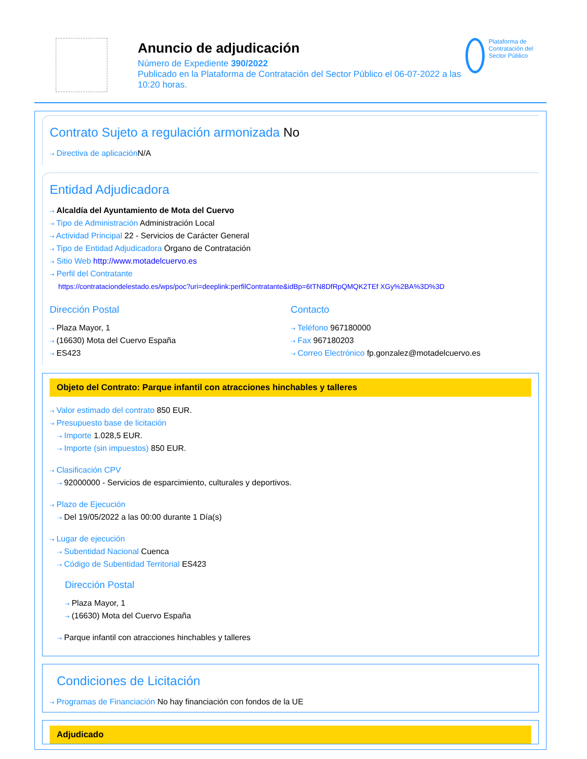Anuncio de adjudicación
Número de Expediente 390/2022
Publicado en la Plataforma de Contratación del Sector Público el 06-07-2022 a las 10:20 horas.
Plataforma de Contratación del Sector Público
Contrato Sujeto a regulación armonizada No
⇢ Directiva de aplicación N/A
Entidad Adjudicadora
⇢ Alcaldía del Ayuntamiento de Mota del Cuervo
⇢ Tipo de Administración Administración Local
⇢ Actividad Principal 22 - Servicios de Carácter General
⇢ Tipo de Entidad Adjudicadora Órgano de Contratación
⇢ Sitio Web http://www.motadelcuervo.es
⇢ Perfil del Contratante
https://contrataciondelestado.es/wps/poc?uri=deeplink:perfilContratante&idBp=6tTN8DfRpQMQK2TEf XGy%2BA%3D%3D
Dirección Postal
⇢ Plaza Mayor, 1
⇢ (16630) Mota del Cuervo España
⇢ ES423
Contacto
⇢ Teléfono 967180000
⇢ Fax 967180203
⇢ Correo Electrónico fp.gonzalez@motadelcuervo.es
Objeto del Contrato: Parque infantil con atracciones hinchables y talleres
⇢ Valor estimado del contrato 850 EUR.
⇢ Presupuesto base de licitación
⇢ Importe 1.028,5 EUR.
⇢ Importe (sin impuestos) 850 EUR.
⇢ Clasificación CPV
⇢ 92000000 - Servicios de esparcimiento, culturales y deportivos.
⇢ Plazo de Ejecución
⇢ Del 19/05/2022 a las 00:00 durante 1 Día(s)
⇢ Lugar de ejecución
⇢ Subentidad Nacional Cuenca
⇢ Código de Subentidad Territorial ES423
Dirección Postal
⇢ Plaza Mayor, 1
⇢ (16630) Mota del Cuervo España
⇢ Parque infantil con atracciones hinchables y talleres
Condiciones de Licitación
⇢ Programas de Financiación No hay financiación con fondos de la UE
Adjudicado